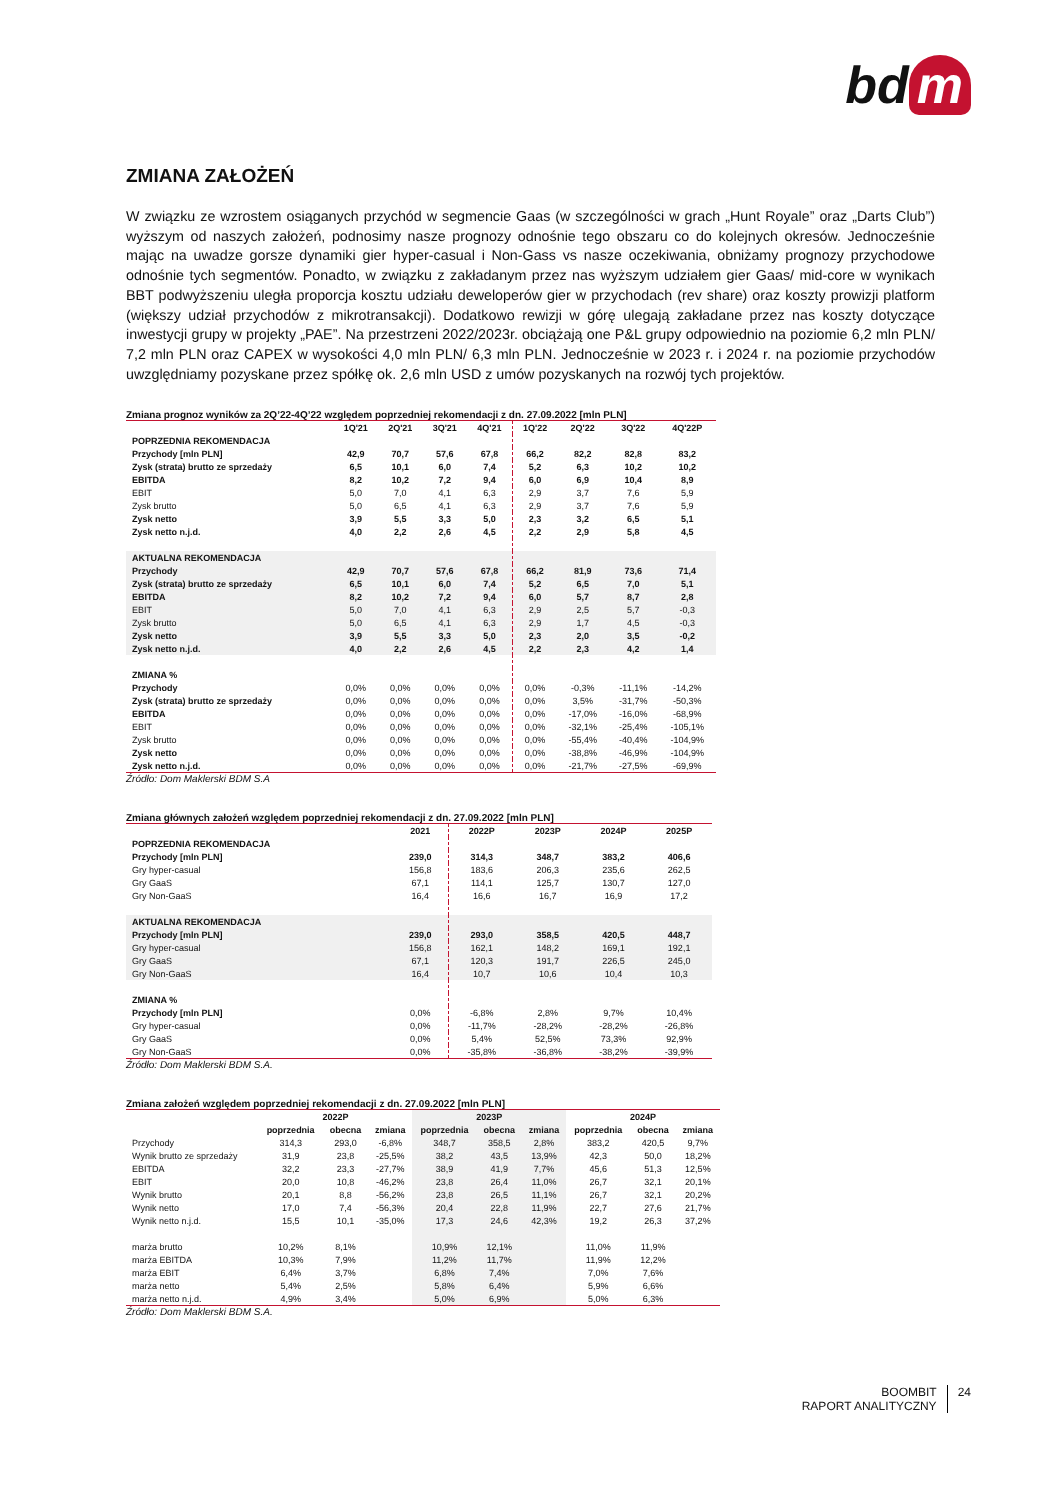bd m
ZMIANA ZAŁOŻEŃ
W związku ze wzrostem osiąganych przychód w segmencie Gaas (w szczególności w grach „Hunt Royale” oraz „Darts Club”) wyższym od naszych założeń, podnosimy nasze prognozy odnośnie tego obszaru co do kolejnych okresów. Jednocześnie mając na uwadze gorsze dynamiki gier hyper-casual i Non-Gass vs nasze oczekiwania, obniżamy prognozy przychodowe odnośnie tych segmentów. Ponadto, w związku z zakładanym przez nas wyższym udziałem gier Gaas/ mid-core w wynikach BBT podwyższeniu uległa proporcja kosztu udziału deweloperów gier w przychodach (rev share) oraz koszty prowizji platform (większy udział przychodów z mikrotransakcji). Dodatkowo rewizji w górę ulegają zakładane przez nas koszty dotyczące inwestycji grupy w projekty „PAE”. Na przestrzeni 2022/2023r. obciążają one P&L grupy odpowiednio na poziomie 6,2 mln PLN/ 7,2 mln PLN oraz CAPEX w wysokości 4,0 mln PLN/ 6,3 mln PLN. Jednocześnie w 2023 r. i 2024 r. na poziomie przychodów uwzględniamy pozyskane przez spółkę ok. 2,6 mln USD z umów pozyskanych na rozwój tych projektów.
Zmiana prognoz wyników za 2Q’22-4Q’22 względem poprzedniej rekomendacji z dn. 27.09.2022 [mln PLN]
| | 1Q'21 | 2Q'21 | 3Q'21 | 4Q'21 | 1Q'22 | 2Q'22 | 3Q'22 | 4Q'22P |
| --- | --- | --- | --- | --- | --- | --- | --- | --- |
| POPRZEDNIA REKOMENDACJA | | | | | | | | |
| Przychody [mln PLN] | 42,9 | 70,7 | 57,6 | 67,8 | 66,2 | 82,2 | 82,8 | 83,2 |
| Zysk (strata) brutto ze sprzedaży | 6,5 | 10,1 | 6,0 | 7,4 | 5,2 | 6,3 | 10,2 | 10,2 |
| EBITDA | 8,2 | 10,2 | 7,2 | 9,4 | 6,0 | 6,9 | 10,4 | 8,9 |
| EBIT | 5,0 | 7,0 | 4,1 | 6,3 | 2,9 | 3,7 | 7,6 | 5,9 |
| Zysk brutto | 5,0 | 6,5 | 4,1 | 6,3 | 2,9 | 3,7 | 7,6 | 5,9 |
| Zysk netto | 3,9 | 5,5 | 3,3 | 5,0 | 2,3 | 3,2 | 6,5 | 5,1 |
| Zysk netto n.j.d. | 4,0 | 2,2 | 2,6 | 4,5 | 2,2 | 2,9 | 5,8 | 4,5 |
| AKTUALNA REKOMENDACJA | | | | | | | | |
| Przychody | 42,9 | 70,7 | 57,6 | 67,8 | 66,2 | 81,9 | 73,6 | 71,4 |
| Zysk (strata) brutto ze sprzedaży | 6,5 | 10,1 | 6,0 | 7,4 | 5,2 | 6,5 | 7,0 | 5,1 |
| EBITDA | 8,2 | 10,2 | 7,2 | 9,4 | 6,0 | 5,7 | 8,7 | 2,8 |
| EBIT | 5,0 | 7,0 | 4,1 | 6,3 | 2,9 | 2,5 | 5,7 | -0,3 |
| Zysk brutto | 5,0 | 6,5 | 4,1 | 6,3 | 2,9 | 1,7 | 4,5 | -0,3 |
| Zysk netto | 3,9 | 5,5 | 3,3 | 5,0 | 2,3 | 2,0 | 3,5 | -0,2 |
| Zysk netto n.j.d. | 4,0 | 2,2 | 2,6 | 4,5 | 2,2 | 2,3 | 4,2 | 1,4 |
| ZMIANA % | | | | | | | | |
| Przychody | 0,0% | 0,0% | 0,0% | 0,0% | 0,0% | -0,3% | -11,1% | -14,2% |
| Zysk (strata) brutto ze sprzedaży | 0,0% | 0,0% | 0,0% | 0,0% | 0,0% | 3,5% | -31,7% | -50,3% |
| EBITDA | 0,0% | 0,0% | 0,0% | 0,0% | 0,0% | -17,0% | -16,0% | -68,9% |
| EBIT | 0,0% | 0,0% | 0,0% | 0,0% | 0,0% | -32,1% | -25,4% | -105,1% |
| Zysk brutto | 0,0% | 0,0% | 0,0% | 0,0% | 0,0% | -55,4% | -40,4% | -104,9% |
| Zysk netto | 0,0% | 0,0% | 0,0% | 0,0% | 0,0% | -38,8% | -46,9% | -104,9% |
| Zysk netto n.j.d. | 0,0% | 0,0% | 0,0% | 0,0% | 0,0% | -21,7% | -27,5% | -69,9% |
Źródło: Dom Maklerski BDM S.A
Zmiana głównych założeń względem poprzedniej rekomendacji z dn. 27.09.2022 [mln PLN]
| | 2021 | 2022P | 2023P | 2024P | 2025P |
| --- | --- | --- | --- | --- | --- |
| POPRZEDNIA REKOMENDACJA | | | | | |
| Przychody [mln PLN] | 239,0 | 314,3 | 348,7 | 383,2 | 406,6 |
| Gry hyper-casual | 156,8 | 183,6 | 206,3 | 235,6 | 262,5 |
| Gry GaaS | 67,1 | 114,1 | 125,7 | 130,7 | 127,0 |
| Gry Non-GaaS | 16,4 | 16,6 | 16,7 | 16,9 | 17,2 |
| AKTUALNA REKOMENDACJA | | | | | |
| Przychody [mln PLN] | 239,0 | 293,0 | 358,5 | 420,5 | 448,7 |
| Gry hyper-casual | 156,8 | 162,1 | 148,2 | 169,1 | 192,1 |
| Gry GaaS | 67,1 | 120,3 | 191,7 | 226,5 | 245,0 |
| Gry Non-GaaS | 16,4 | 10,7 | 10,6 | 10,4 | 10,3 |
| ZMIANA % | | | | | |
| Przychody [mln PLN] | 0,0% | -6,8% | 2,8% | 9,7% | 10,4% |
| Gry hyper-casual | 0,0% | -11,7% | -28,2% | -28,2% | -26,8% |
| Gry GaaS | 0,0% | 5,4% | 52,5% | 73,3% | 92,9% |
| Gry Non-GaaS | 0,0% | -35,8% | -36,8% | -38,2% | -39,9% |
Źródło: Dom Maklerski BDM S.A.
Zmiana założeń względem poprzedniej rekomendacji z dn. 27.09.2022 [mln PLN]
| | 2022P | | | 2023P | | | 2024P | | |
| --- | --- | --- | --- | --- | --- | --- | --- | --- | --- |
| | poprzednia | obecna | zmiana | poprzednia | obecna | zmiana | poprzednia | obecna | zmiana |
| Przychody | 314,3 | 293,0 | -6,8% | 348,7 | 358,5 | 2,8% | 383,2 | 420,5 | 9,7% |
| Wynik brutto ze sprzedaży | 31,9 | 23,8 | -25,5% | 38,2 | 43,5 | 13,9% | 42,3 | 50,0 | 18,2% |
| EBITDA | 32,2 | 23,3 | -27,7% | 38,9 | 41,9 | 7,7% | 45,6 | 51,3 | 12,5% |
| EBIT | 20,0 | 10,8 | -46,2% | 23,8 | 26,4 | 11,0% | 26,7 | 32,1 | 20,1% |
| Wynik brutto | 20,1 | 8,8 | -56,2% | 23,8 | 26,5 | 11,1% | 26,7 | 32,1 | 20,2% |
| Wynik netto | 17,0 | 7,4 | -56,3% | 20,4 | 22,8 | 11,9% | 22,7 | 27,6 | 21,7% |
| Wynik netto n.j.d. | 15,5 | 10,1 | -35,0% | 17,3 | 24,6 | 42,3% | 19,2 | 26,3 | 37,2% |
| marża brutto | 10,2% | 8,1% | | 10,9% | 12,1% | | 11,0% | 11,9% | |
| marża EBITDA | 10,3% | 7,9% | | 11,2% | 11,7% | | 11,9% | 12,2% | |
| marża EBIT | 6,4% | 3,7% | | 6,8% | 7,4% | | 7,0% | 7,6% | |
| marża netto | 5,4% | 2,5% | | 5,8% | 6,4% | | 5,9% | 6,6% | |
| marża netto n.j.d. | 4,9% | 3,4% | | 5,0% | 6,9% | | 5,0% | 6,3% | |
Źródło: Dom Maklerski BDM S.A.
BOOMBIT
RAPORT ANALITYCZNY
24